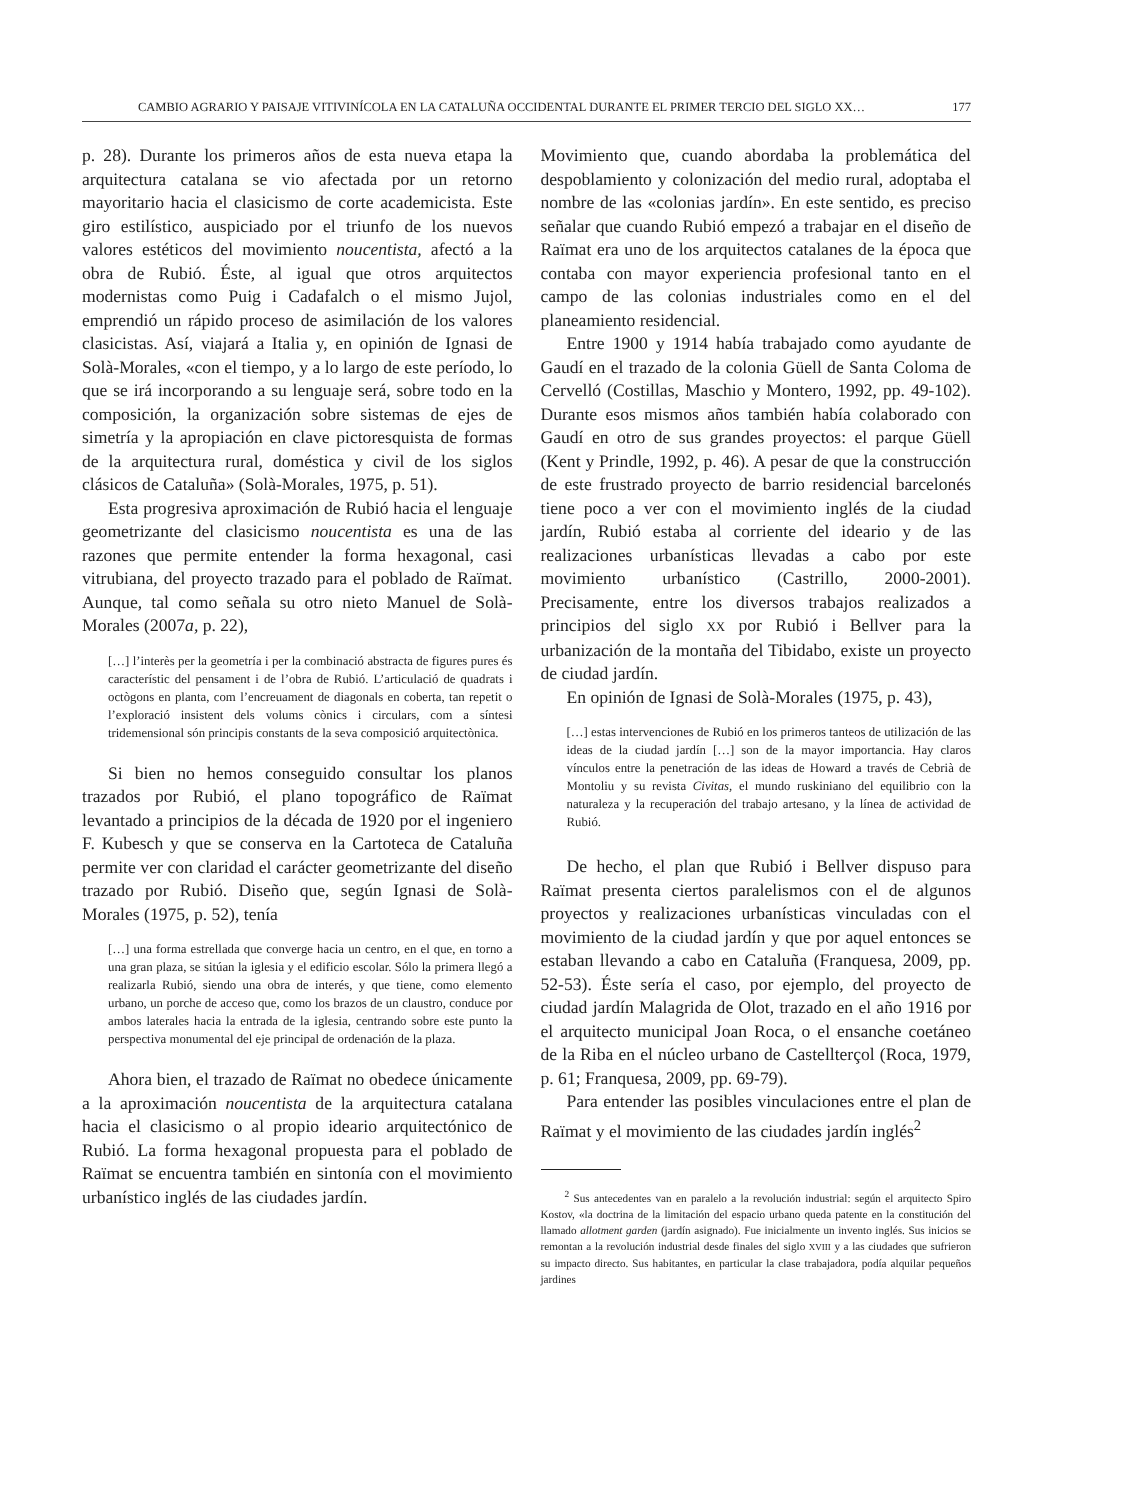CAMBIO AGRARIO Y PAISAJE VITIVINÍCOLA EN LA CATALUÑA OCCIDENTAL DURANTE EL PRIMER TERCIO DEL SIGLO XX… 177
p. 28). Durante los primeros años de esta nueva etapa la arquitectura catalana se vio afectada por un retorno mayoritario hacia el clasicismo de corte academicista. Este giro estilístico, auspiciado por el triunfo de los nuevos valores estéticos del movimiento noucentista, afectó a la obra de Rubió. Éste, al igual que otros arquitectos modernistas como Puig i Cadafalch o el mismo Jujol, emprendió un rápido proceso de asimilación de los valores clasicistas. Así, viajará a Italia y, en opinión de Ignasi de Solà-Morales, «con el tiempo, y a lo largo de este período, lo que se irá incorporando a su lenguaje será, sobre todo en la composición, la organización sobre sistemas de ejes de simetría y la apropiación en clave pictoresquista de formas de la arquitectura rural, doméstica y civil de los siglos clásicos de Cataluña» (Solà-Morales, 1975, p. 51).
Esta progresiva aproximación de Rubió hacia el lenguaje geometrizante del clasicismo noucentista es una de las razones que permite entender la forma hexagonal, casi vitrubiana, del proyecto trazado para el poblado de Raïmat. Aunque, tal como señala su otro nieto Manuel de Solà-Morales (2007a, p. 22),
[…] l’interès per la geometría i per la combinació abstracta de figures pures és característic del pensament i de l’obra de Rubió. L’articulació de quadrats i octògons en planta, com l’encreuament de diagonals en coberta, tan repetit o l’exploració insistent dels volums cònics i circulars, com a síntesi tridemensional són principis constants de la seva composició arquitectònica.
Si bien no hemos conseguido consultar los planos trazados por Rubió, el plano topográfico de Raïmat levantado a principios de la década de 1920 por el ingeniero F. Kubesch y que se conserva en la Cartoteca de Cataluña permite ver con claridad el carácter geometrizante del diseño trazado por Rubió. Diseño que, según Ignasi de Solà-Morales (1975, p. 52), tenía
[…] una forma estrellada que converge hacia un centro, en el que, en torno a una gran plaza, se sitúan la iglesia y el edificio escolar. Sólo la primera llegó a realizarla Rubió, siendo una obra de interés, y que tiene, como elemento urbano, un porche de acceso que, como los brazos de un claustro, conduce por ambos laterales hacia la entrada de la iglesia, centrando sobre este punto la perspectiva monumental del eje principal de ordenación de la plaza.
Ahora bien, el trazado de Raïmat no obedece únicamente a la aproximación noucentista de la arquitectura catalana hacia el clasicismo o al propio ideario arquitectónico de Rubió. La forma hexagonal propuesta para el poblado de Raïmat se encuentra también en sintonía con el movimiento urbanístico inglés de las ciudades jardín.
Movimiento que, cuando abordaba la problemática del despoblamiento y colonización del medio rural, adoptaba el nombre de las «colonias jardín». En este sentido, es preciso señalar que cuando Rubió empezó a trabajar en el diseño de Raïmat era uno de los arquitectos catalanes de la época que contaba con mayor experiencia profesional tanto en el campo de las colonias industriales como en el del planeamiento residencial.
Entre 1900 y 1914 había trabajado como ayudante de Gaudí en el trazado de la colonia Güell de Santa Coloma de Cervelló (Costillas, Maschio y Montero, 1992, pp. 49-102). Durante esos mismos años también había colaborado con Gaudí en otro de sus grandes proyectos: el parque Güell (Kent y Prindle, 1992, p. 46). A pesar de que la construcción de este frustrado proyecto de barrio residencial barcelonés tiene poco a ver con el movimiento inglés de la ciudad jardín, Rubió estaba al corriente del ideario y de las realizaciones urbanísticas llevadas a cabo por este movimiento urbanístico (Castrillo, 2000-2001). Precisamente, entre los diversos trabajos realizados a principios del siglo XX por Rubió i Bellver para la urbanización de la montaña del Tibidabo, existe un proyecto de ciudad jardín.
En opinión de Ignasi de Solà-Morales (1975, p. 43),
[…] estas intervenciones de Rubió en los primeros tanteos de utilización de las ideas de la ciudad jardín […] son de la mayor importancia. Hay claros vínculos entre la penetración de las ideas de Howard a través de Cebrià de Montoliu y su revista Civitas, el mundo ruskiniano del equilibrio con la naturaleza y la recuperación del trabajo artesano, y la línea de actividad de Rubió.
De hecho, el plan que Rubió i Bellver dispuso para Raïmat presenta ciertos paralelismos con el de algunos proyectos y realizaciones urbanísticas vinculadas con el movimiento de la ciudad jardín y que por aquel entonces se estaban llevando a cabo en Cataluña (Franquesa, 2009, pp. 52-53). Éste sería el caso, por ejemplo, del proyecto de ciudad jardín Malagrida de Olot, trazado en el año 1916 por el arquitecto municipal Joan Roca, o el ensanche coetáneo de la Riba en el núcleo urbano de Castellterçol (Roca, 1979, p. 61; Franquesa, 2009, pp. 69-79).
Para entender las posibles vinculaciones entre el plan de Raïmat y el movimiento de las ciudades jardín inglés<sup>2</sup>
<sup>2</sup> Sus antecedentes van en paralelo a la revolución industrial: según el arquitecto Spiro Kostov, «la doctrina de la limitación del espacio urbano queda patente en la constitución del llamado allotment garden (jardín asignado). Fue inicialmente un invento inglés. Sus inicios se remontan a la revolución industrial desde finales del siglo XVIII y a las ciudades que sufrieron su impacto directo. Sus habitantes, en particular la clase trabajadora, podía alquilar pequeños jardines